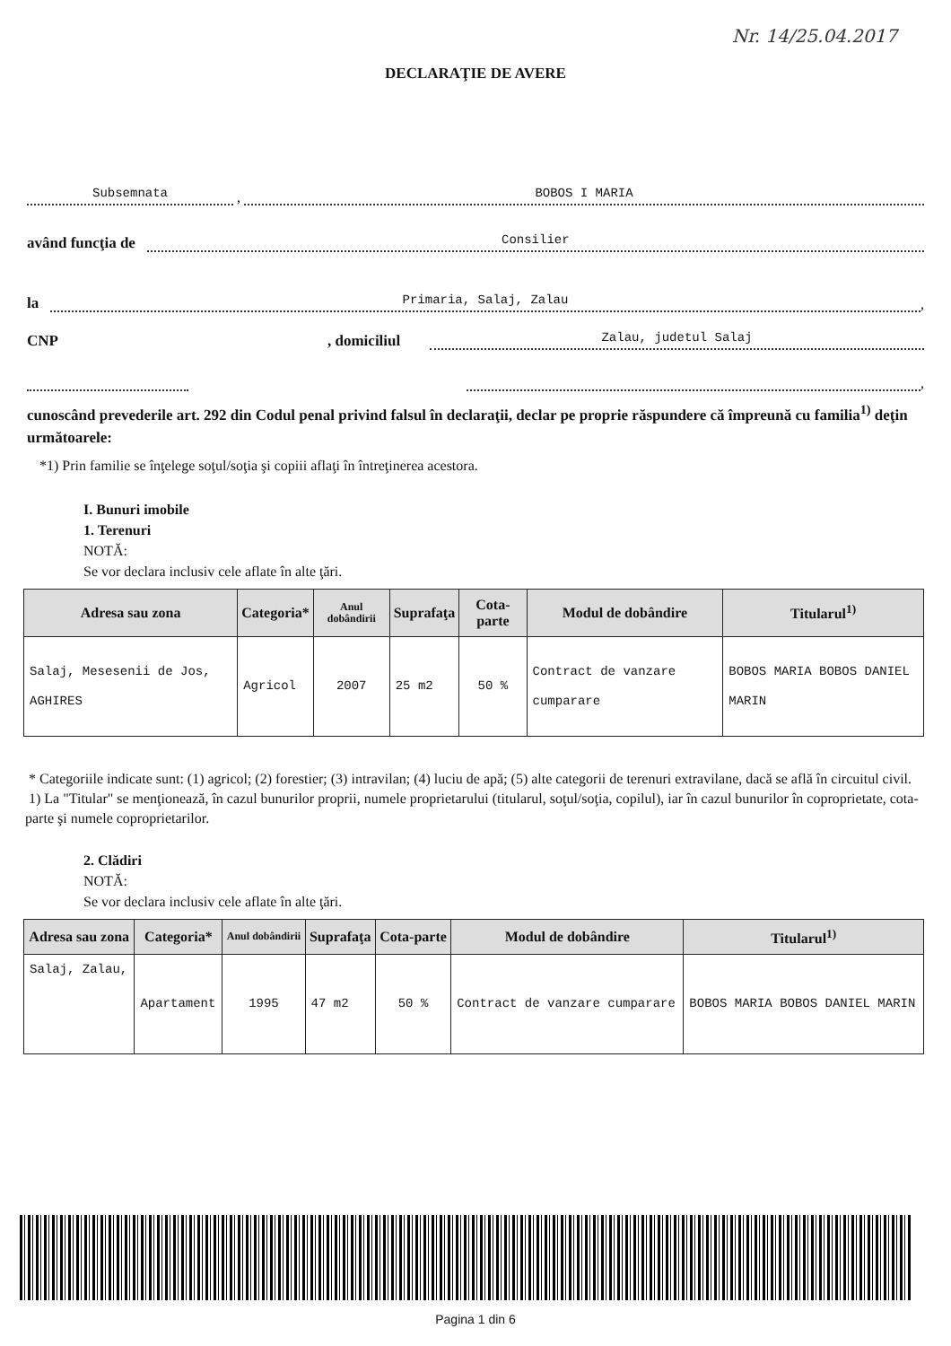Nr. 14/25.04.2017
DECLARAŢIE DE AVERE
Subsemnata , BOBOS I MARIA
având funcţia de Consilier
la Primaria, Salaj, Zalau,
CNP, domiciliul Zalau, judetul Salaj
,
cunoscând prevederile art. 292 din Codul penal privind falsul în declaraţii, declar pe proprie răspundere că împreună cu familia<sup>1)</sup> deţin următoarele:
*1) Prin familie se înţelege soţul/soţia şi copiii aflaţi în întreţinerea acestora.
I. Bunuri imobile
1. Terenuri
NOTĂ:
Se vor declara inclusiv cele aflate în alte ţări.
| Adresa sau zona | Categoria* | Anul dobândirii | Suprafaţa | Cota-parte | Modul de dobândire | Titularul<sup>1)</sup> |
| --- | --- | --- | --- | --- | --- | --- |
| Salaj, Mesesenii de Jos, AGHIRES | Agricol | 2007 | 25 m2 | 50 % | Contract de vanzare cumparare | BOBOS MARIA BOBOS DANIEL MARIN |
* Categoriile indicate sunt: (1) agricol; (2) forestier; (3) intravilan; (4) luciu de apă; (5) alte categorii de terenuri extravilane, dacă se află în circuitul civil.
1) La "Titular" se menţionează, în cazul bunurilor proprii, numele proprietarului (titularul, soţul/soţia, copilul), iar în cazul bunurilor în coproprietate, cota-parte şi numele coproprietarilor.
2. Clădiri
NOTĂ:
Se vor declara inclusiv cele aflate în alte ţări.
| Adresa sau zona | Categoria* | Anul dobândirii | Suprafaţa | Cota-parte | Modul de dobândire | Titularul<sup>1)</sup> |
| --- | --- | --- | --- | --- | --- | --- |
| Salaj, Zalau, | Apartament | 1995 | 47 m2 | 50 % | Contract de vanzare cumparare | BOBOS MARIA BOBOS DANIEL MARIN |
Pagina 1 din 6